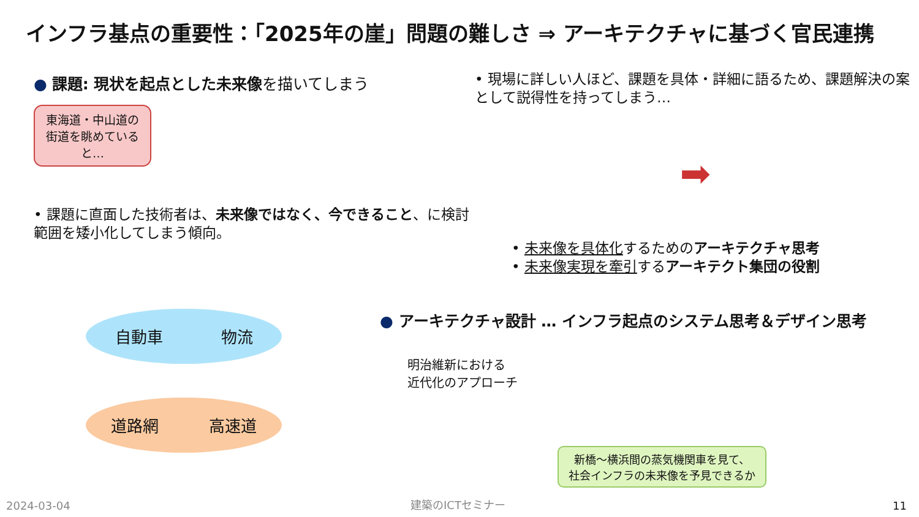インフラ基点の重要性：「2025年の崖」問題の難しさ ⇒ アーキテクチャに基づく官民連携
● 課題: 現状を起点とした未来像を描いてしまう
東海道・中山道の街道を眺めていると…
• 課題に直面した技術者は、未来像ではなく、今できること、に検討範囲を矮小化してしまう傾向。
• 現場に詳しい人ほど、課題を具体・詳細に語るため、課題解決の案として説得性を持ってしまう…
➡
• 未来像を具体化するためのアーキテクチャ思考
• 未来像実現を牽引するアーキテクト集団の役割
自動車 物流
道路網 高速道
● アーキテクチャ設計 … インフラ起点のシステム思考＆デザイン思考
明治維新における
近代化のアプローチ
新橋～横浜間の蒸気機関車を見て、
社会インフラの未来像を予見できるか
2024-03-04 建築のICTセミナー 11